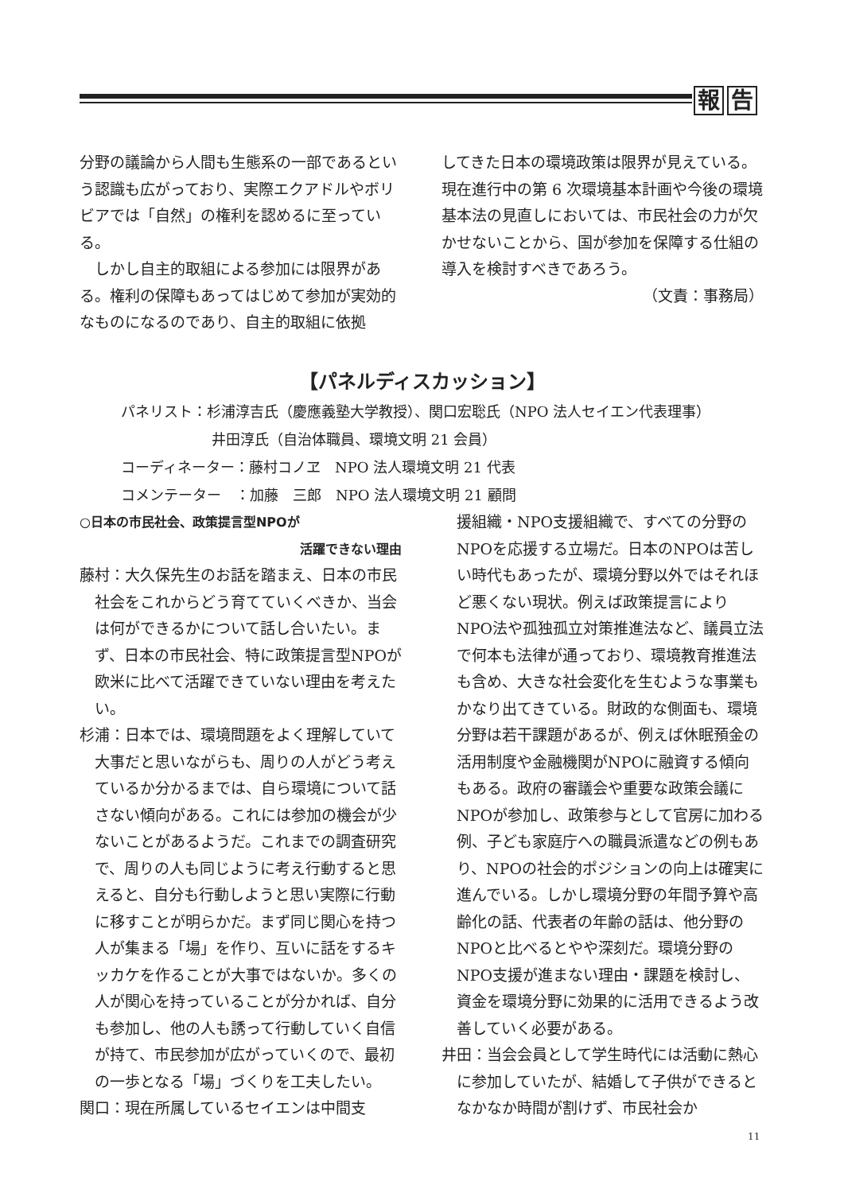報 告
分野の議論から人間も生態系の一部であるという認識も広がっており、実際エクアドルやボリビアでは「自然」の権利を認めるに至っている。
しかし自主的取組による参加には限界がある。権利の保障もあってはじめて参加が実効的なものになるのであり、自主的取組に依拠
してきた日本の環境政策は限界が見えている。現在進行中の第 6 次環境基本計画や今後の環境基本法の見直しにおいては、市民社会の力が欠かせないことから、国が参加を保障する仕組の導入を検討すべきであろう。
（文責：事務局）
【パネルディスカッション】
パネリスト：杉浦淳吉氏（慶應義塾大学教授）、関口宏聡氏（NPO 法人セイエン代表理事）
井田淳氏（自治体職員、環境文明 21 会員）
コーディネーター：藤村コノヱ　NPO 法人環境文明 21 代表
コメンテーター　：加藤　三郎　NPO 法人環境文明 21 顧問
○日本の市民社会、政策提言型NPOが
活躍できない理由
藤村：大久保先生のお話を踏まえ、日本の市民社会をこれからどう育てていくべきか、当会は何ができるかについて話し合いたい。まず、日本の市民社会、特に政策提言型NPOが欧米に比べて活躍できていない理由を考えたい。
杉浦：日本では、環境問題をよく理解していて大事だと思いながらも、周りの人がどう考えているか分かるまでは、自ら環境について話さない傾向がある。これには参加の機会が少ないことがあるようだ。これまでの調査研究で、周りの人も同じように考え行動すると思えると、自分も行動しようと思い実際に行動に移すことが明らかだ。まず同じ関心を持つ人が集まる「場」を作り、互いに話をするキッカケを作ることが大事ではないか。多くの人が関心を持っていることが分かれば、自分も参加し、他の人も誘って行動していく自信が持て、市民参加が広がっていくので、最初の一歩となる「場」づくりを工夫したい。
関口：現在所属しているセイエンは中間支
援組織・NPO支援組織で、すべての分野のNPOを応援する立場だ。日本のNPOは苦しい時代もあったが、環境分野以外ではそれほど悪くない現状。例えば政策提言によりNPO法や孤独孤立対策推進法など、議員立法で何本も法律が通っており、環境教育推進法も含め、大きな社会変化を生むような事業もかなり出てきている。財政的な側面も、環境分野は若干課題があるが、例えば休眠預金の活用制度や金融機関がNPOに融資する傾向もある。政府の審議会や重要な政策会議にNPOが参加し、政策参与として官房に加わる例、子ども家庭庁への職員派遣などの例もあり、NPOの社会的ポジションの向上は確実に進んでいる。しかし環境分野の年間予算や高齢化の話、代表者の年齢の話は、他分野のNPOと比べるとやや深刻だ。環境分野のNPO支援が進まない理由・課題を検討し、資金を環境分野に効果的に活用できるよう改善していく必要がある。
井田：当会会員として学生時代には活動に熱心に参加していたが、結婚して子供ができるとなかなか時間が割けず、市民社会か
11